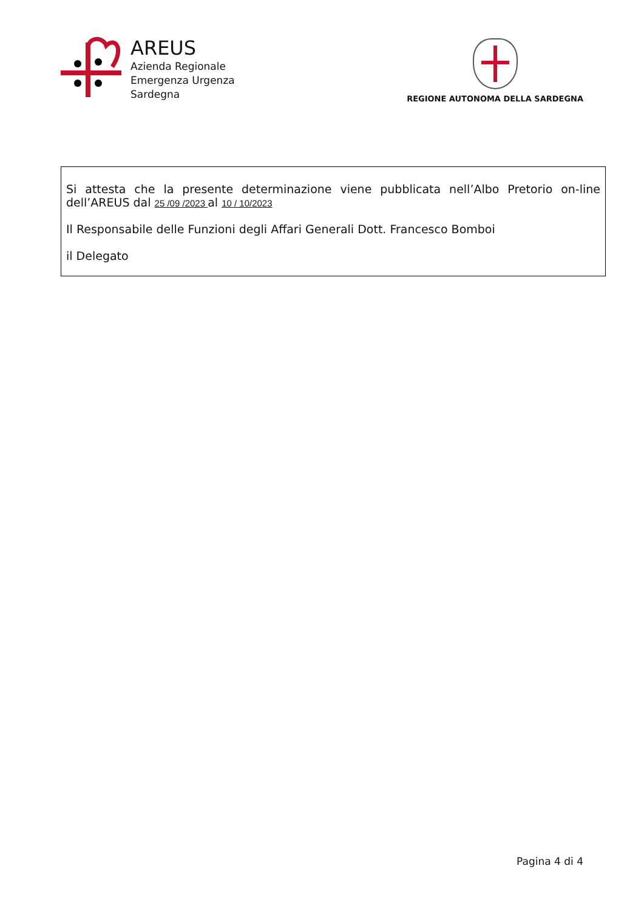AREUS
Azienda Regionale
Emergenza Urgenza
Sardegna
REGIONE AUTONOMA DELLA SARDEGNA
Si attesta che la presente determinazione viene pubblicata nell’Albo Pretorio on-line dell’AREUS dal 25 /09 /2023 al 10 / 10/2023
Il Responsabile delle Funzioni degli Affari Generali Dott. Francesco Bomboi
il Delegato
Pagina 4 di 4